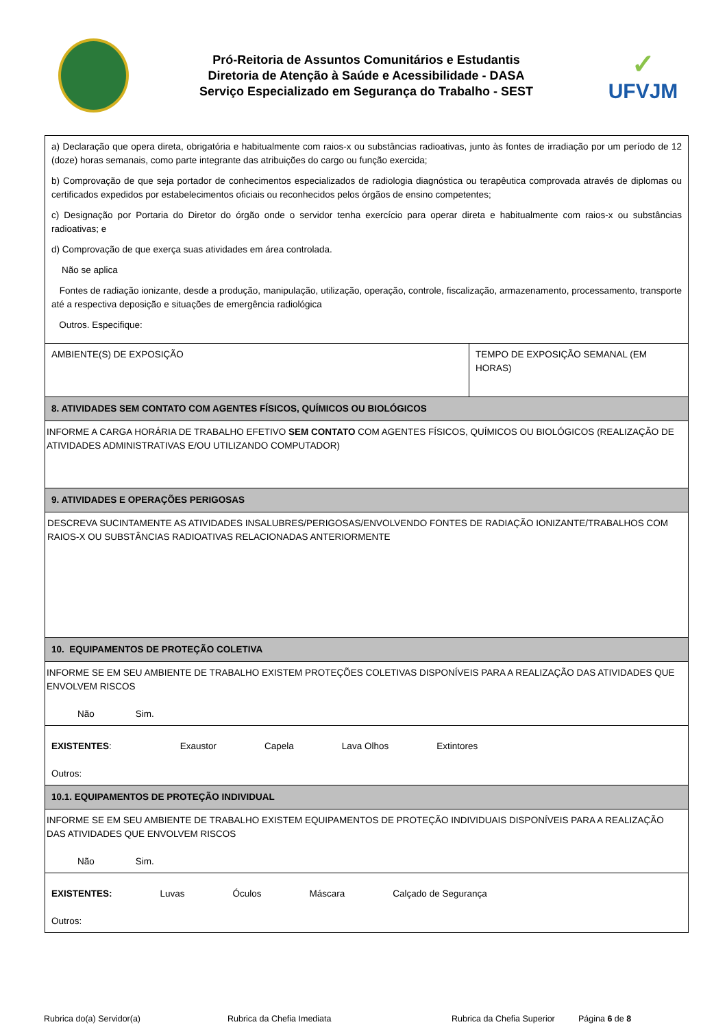Pró-Reitoria de Assuntos Comunitários e Estudantis
Diretoria de Atenção à Saúde e Acessibilidade - DASA
Serviço Especializado em Segurança do Trabalho - SEST
✓
UFVJM
| a) Declaração que opera direta, obrigatória e habitualmente com raios-x ou substâncias radioativas, junto às fontes de irradiação por um período de 12 (doze) horas semanais, como parte integrante das atribuições do cargo ou função exercida; b) Comprovação de que seja portador de conhecimentos especializados de radiologia diagnóstica ou terapêutica comprovada através de diplomas ou certificados expedidos por estabelecimentos oficiais ou reconhecidos pelos órgãos de ensino competentes; c) Designação por Portaria do Diretor do órgão onde o servidor tenha exercício para operar direta e habitualmente com raios-x ou substâncias radioativas; e d) Comprovação de que exerça suas atividades em área controlada. Não se aplica Fontes de radiação ionizante, desde a produção, manipulação, utilização, operação, controle, fiscalização, armazenamento, processamento, transporte até a respectiva deposição e situações de emergência radiológica Outros. Especifique: | |
| AMBIENTE(S) DE EXPOSIÇÃO | TEMPO DE EXPOSIÇÃO SEMANAL (EM HORAS) |
| 8. ATIVIDADES SEM CONTATO COM AGENTES FÍSICOS, QUÍMICOS OU BIOLÓGICOS | |
| INFORME A CARGA HORÁRIA DE TRABALHO EFETIVO SEM CONTATO COM AGENTES FÍSICOS, QUÍMICOS OU BIOLÓGICOS (REALIZAÇÃO DE ATIVIDADES ADMINISTRATIVAS E/OU UTILIZANDO COMPUTADOR) | |
| 9. ATIVIDADES E OPERAÇÕES PERIGOSAS | |
| DESCREVA SUCINTAMENTE AS ATIVIDADES INSALUBRES/PERIGOSAS/ENVOLVENDO FONTES DE RADIAÇÃO IONIZANTE/TRABALHOS COM RAIOS-X OU SUBSTÂNCIAS RADIOATIVAS RELACIONADAS ANTERIORMENTE | |
| 10. EQUIPAMENTOS DE PROTEÇÃO COLETIVA | |
| INFORME SE EM SEU AMBIENTE DE TRABALHO EXISTEM PROTEÇÕES COLETIVAS DISPONÍVEIS PARA A REALIZAÇÃO DAS ATIVIDADES QUE ENVOLVEM RISCOS Não Sim. | |
| EXISTENTES : Exaustor Capela Lava Olhos Extintores Outros: | |
| 10.1. EQUIPAMENTOS DE PROTEÇÃO INDIVIDUAL | |
| INFORME SE EM SEU AMBIENTE DE TRABALHO EXISTEM EQUIPAMENTOS DE PROTEÇÃO INDIVIDUAIS DISPONÍVEIS PARA A REALIZAÇÃO DAS ATIVIDADES QUE ENVOLVEM RISCOS Não Sim. | |
| EXISTENTES: Luvas Óculos Máscara Calçado de Segurança Outros: | |
Rubrica do(a) Servidor(a) Rubrica da Chefia Imediata Rubrica da Chefia Superior Página 6 de 8